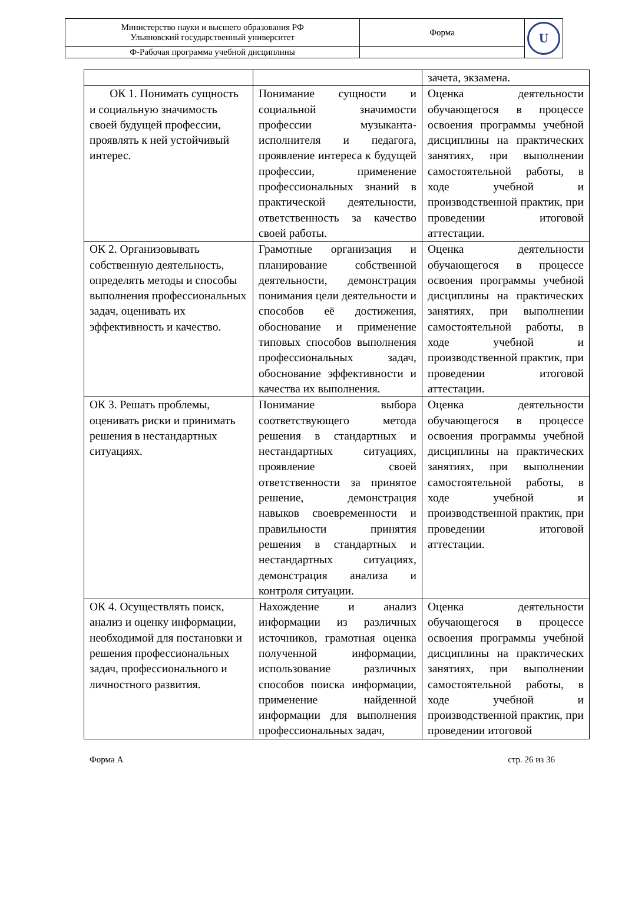| Министерство науки и высшего образования РФ Ульяновский государственный университет | Форма | U |
| Ф-Рабочая программа учебной дисциплины | | |
| | | зачета, экзамена. |
| ОК 1. Понимать сущность и социальную значимость своей будущей профессии, проявлять к ней устойчивый интерес. | Понимание сущности и социальной значимости профессии музыканта-исполнителя и педагога, проявление интереса к будущей профессии, применение профессиональных знаний в практической деятельности, ответственность за качество своей работы. | Оценка деятельности обучающегося в процессе освоения программы учебной дисциплины на практических занятиях, при выполнении самостоятельной работы, в ходе учебной и производственной практик, при проведении итоговой аттестации. |
| ОК 2. Организовывать собственную деятельность, определять методы и способы выполнения профессиональных задач, оценивать их эффективность и качество. | Грамотные организация и планирование собственной деятельности, демонстрация понимания цели деятельности и способов её достижения, обоснование и применение типовых способов выполнения профессиональных задач, обоснование эффективности и качества их выполнения. | Оценка деятельности обучающегося в процессе освоения программы учебной дисциплины на практических занятиях, при выполнении самостоятельной работы, в ходе учебной и производственной практик, при проведении итоговой аттестации. |
| ОК 3. Решать проблемы, оценивать риски и принимать решения в нестандартных ситуациях. | Понимание выбора соответствующего метода решения в стандартных и нестандартных ситуациях, проявление своей ответственности за принятое решение, демонстрация навыков своевременности и правильности принятия решения в стандартных и нестандартных ситуациях, демонстрация анализа и контроля ситуации. | Оценка деятельности обучающегося в процессе освоения программы учебной дисциплины на практических занятиях, при выполнении самостоятельной работы, в ходе учебной и производственной практик, при проведении итоговой аттестации. |
| ОК 4. Осуществлять поиск, анализ и оценку информации, необходимой для постановки и решения профессиональных задач, профессионального и личностного развития. | Нахождение и анализ информации из различных источников, грамотная оценка полученной информации, использование различных способов поиска информации, применение найденной информации для выполнения профессиональных задач, | Оценка деятельности обучающегося в процессе освоения программы учебной дисциплины на практических занятиях, при выполнении самостоятельной работы, в ходе учебной и производственной практик, при проведении итоговой |
Форма А стр. 26 из 36